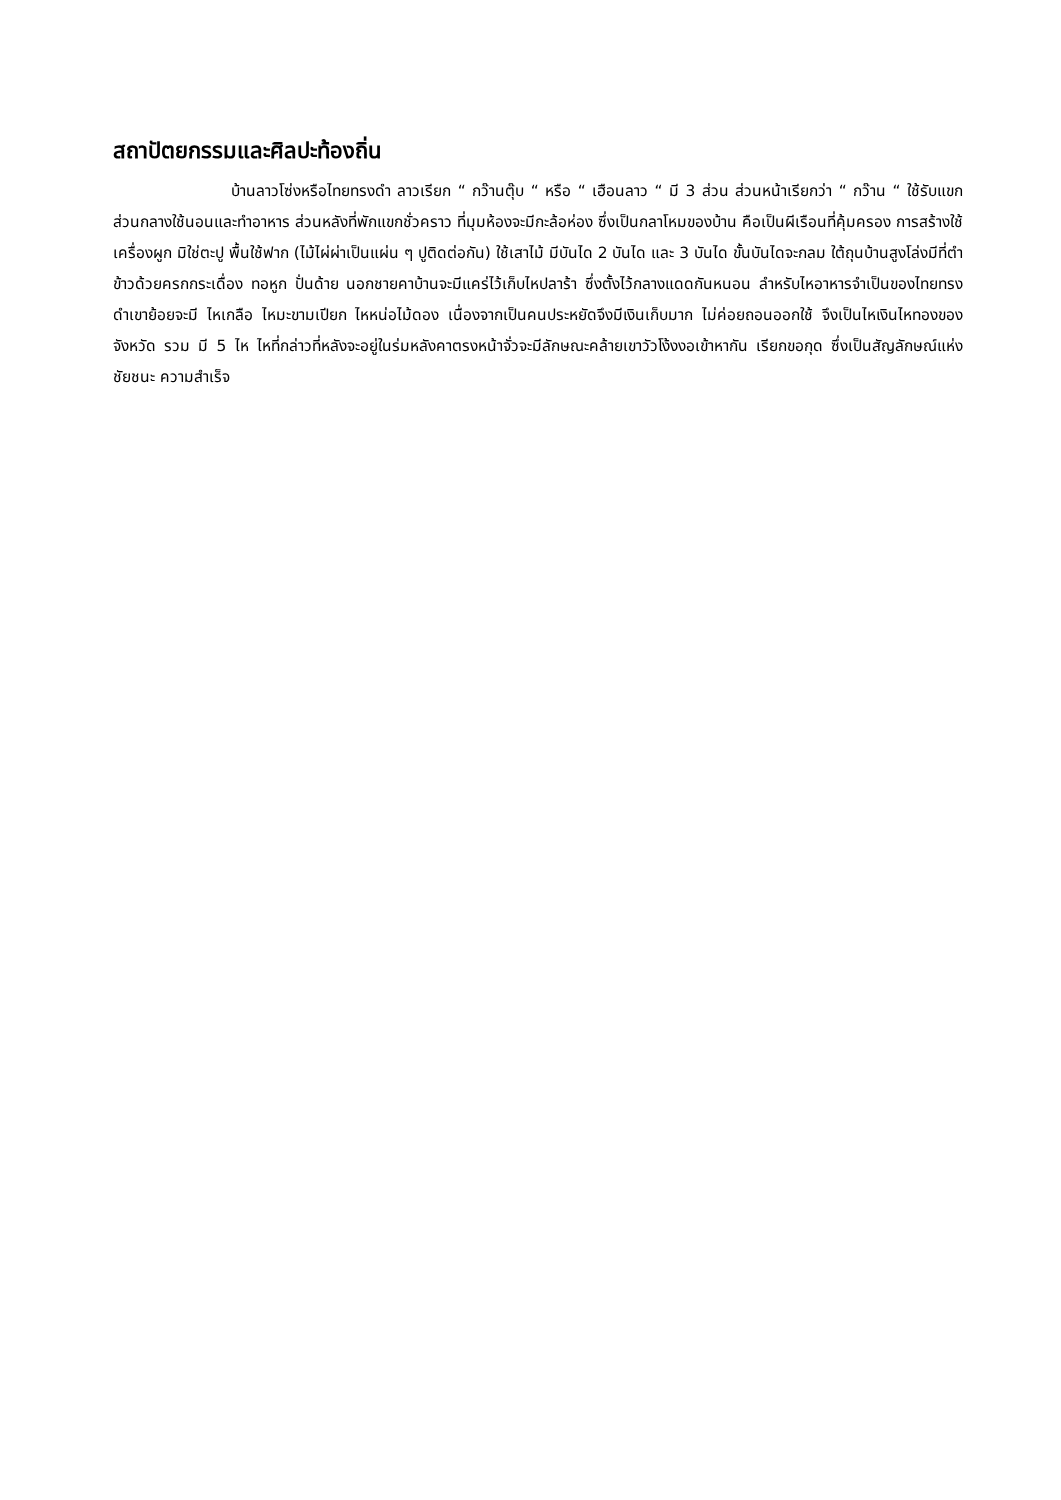สถาปัตยกรรมและศิลปะท้องถิ่น
บ้านลาวโซ่งหรือไทยทรงดำ ลาวเรียก “ กว๊านตุ๊บ “ หรือ “ เฮือนลาว “ มี 3 ส่วน ส่วนหน้าเรียกว่า “ กว๊าน “ ใช้รับแขก ส่วนกลางใช้นอนและทำอาหาร ส่วนหลังที่พักแขกชั่วคราว ที่มุมห้องจะมีกะล้อห่อง ซึ่งเป็นกลาโหมของบ้าน คือเป็นผีเรือนที่คุ้มครอง การสร้างใช้เครื่องผูก มิใช่ตะปู พื้นใช้ฟาก (ไม้ไผ่ผ่าเป็นแผ่น ๆ ปูติดต่อกัน) ใช้เสาไม้ มีบันได 2 บันได และ 3 บันได ขั้นบันไดจะกลม ใต้ถุนบ้านสูงโล่งมีที่ตำข้าวด้วยครกกระเดื่อง ทอหูก ปั่นด้าย นอกชายคาบ้านจะมีแคร่ไว้เก็บไหปลาร้า ซึ่งตั้งไว้กลางแดดกันหนอน ลำหรับไหอาหารจำเป็นของไทยทรงดำเขาย้อยจะมี ไหเกลือ ไหมะขามเปียก ไหหน่อไม้ดอง เนื่องจากเป็นคนประหยัดจึงมีเงินเก็บมาก ไม่ค่อยถอนออกใช้ จึงเป็นไหเงินไหทองของจังหวัด รวม มี 5 ไห ไหที่กล่าวที่หลังจะอยู่ในร่มหลังคาตรงหน้าจั่วจะมีลักษณะคล้ายเขาวัวโง้งงอเข้าหากัน เรียกขอกุด ซึ่งเป็นสัญลักษณ์แห่งชัยชนะ ความสำเร็จ